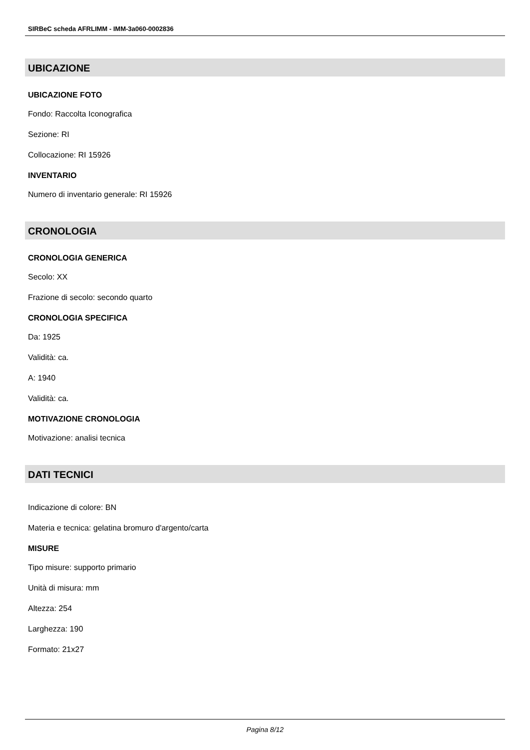SIRBeC scheda AFRLIMM - IMM-3a060-0002836
UBICAZIONE
UBICAZIONE FOTO
Fondo: Raccolta Iconografica
Sezione: RI
Collocazione: RI 15926
INVENTARIO
Numero di inventario generale: RI 15926
CRONOLOGIA
CRONOLOGIA GENERICA
Secolo: XX
Frazione di secolo: secondo quarto
CRONOLOGIA SPECIFICA
Da: 1925
Validità: ca.
A: 1940
Validità: ca.
MOTIVAZIONE CRONOLOGIA
Motivazione: analisi tecnica
DATI TECNICI
Indicazione di colore: BN
Materia e tecnica: gelatina bromuro d'argento/carta
MISURE
Tipo misure: supporto primario
Unità di misura: mm
Altezza: 254
Larghezza: 190
Formato: 21x27
Pagina 8/12